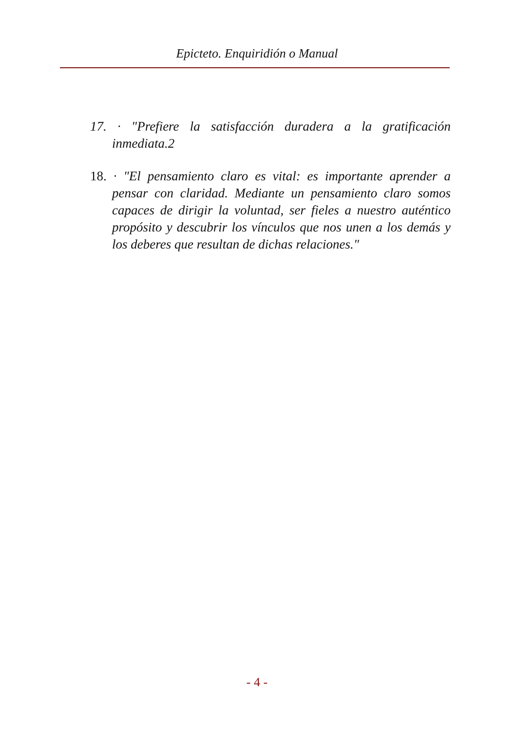Epicteto. Enquiridión o Manual
17. · "Prefiere la satisfacción duradera a la gratificación inmediata.2
18. · "El pensamiento claro es vital: es importante aprender a pensar con claridad. Mediante un pensamiento claro somos capaces de dirigir la voluntad, ser fieles a nuestro auténtico propósito y descubrir los vínculos que nos unen a los demás y los deberes que resultan de dichas relaciones."
- 4 -